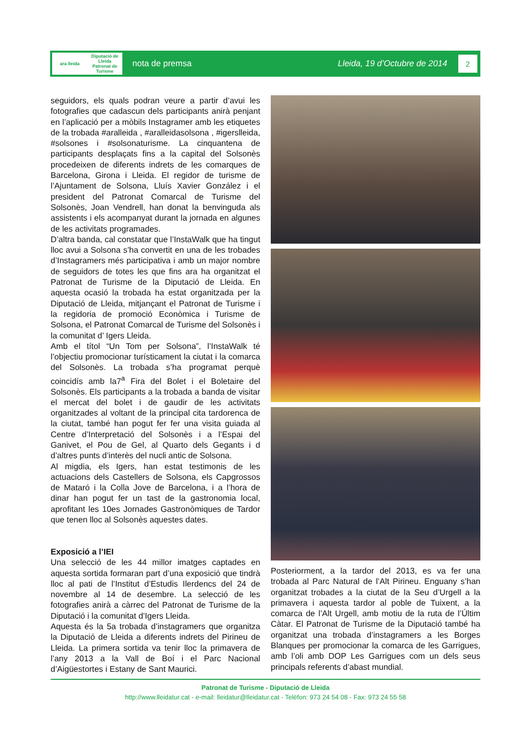ara lleida Diputació de Lleida
Patronat de Turisme
nota de premsa Lleida, 19 d’Octubre de 2014
2
seguidors, els quals podran veure a partir d’avui les fotografies que cadascun dels participants anirà penjant en l’aplicació per a mòbils Instagramer amb les etiquetes de la trobada #aralleida , #aralleidasolsona , #igerslleida, #solsones i #solsonaturisme. La cinquantena de participants desplaçats fins a la capital del Solsonès procedeixen de diferents indrets de les comarques de Barcelona, Girona i Lleida. El regidor de turisme de l’Ajuntament de Solsona, Lluís Xavier González i el president del Patronat Comarcal de Turisme del Solsonès, Joan Vendrell, han donat la benvinguda als assistents i els acompanyat durant la jornada en algunes de les activitats programades.
D’altra banda, cal constatar que l’InstaWalk que ha tingut lloc avui a Solsona s’ha convertit en una de les trobades d’Instagramers més participativa i amb un major nombre de seguidors de totes les que fins ara ha organitzat el Patronat de Turisme de la Diputació de Lleida. En aquesta ocasió la trobada ha estat organitzada per la Diputació de Lleida, mitjançant el Patronat de Turisme i la regidoria de promoció Econòmica i Turisme de Solsona, el Patronat Comarcal de Turisme del Solsonès i la comunitat d’ Igers Lleida.
Amb el títol “Un Tom per Solsona”, l’InstaWalk té l’objectiu promocionar turísticament la ciutat i la comarca del Solsonès. La trobada s’ha programat perquè coincidís amb la7<sup>a</sup> Fira del Bolet i el Boletaire del Solsonès. Els participants a la trobada a banda de visitar el mercat del bolet i de gaudir de les activitats organitzades al voltant de la principal cita tardorenca de la ciutat, també han pogut fer fer una visita guiada al Centre d’Interpretació del Solsonès i a l’Espai del Ganivet, el Pou de Gel, al Quarto dels Gegants i d d’altres punts d’interès del nucli antic de Solsona.
Al migdia, els Igers, han estat testimonis de les actuacions dels Castellers de Solsona, els Capgrossos de Mataró i la Colla Jove de Barcelona, i a l’hora de dinar han pogut fer un tast de la gastronomia local, aprofitant les 10es Jornades Gastronòmiques de Tardor que tenen lloc al Solsonès aquestes dates.
Exposició a l’IEI
Una selecció de les 44 millor imatges captades en aquesta sortida formaran part d’una exposició que tindrà lloc al pati de l’Institut d’Estudis Ilerdencs del 24 de novembre al 14 de desembre. La selecció de les fotografies anirà a càrrec del Patronat de Turisme de la Diputació i la comunitat d’Igers Lleida.
Aquesta és la 5a trobada d’instagramers que organitza la Diputació de Lleida a diferents indrets del Pirineu de Lleida. La primera sortida va tenir lloc la primavera de l’any 2013 a la Vall de Boí i el Parc Nacional d’Aigüestortes i Estany de Sant Maurici.
Posteriorment, a la tardor del 2013, es va fer una trobada al Parc Natural de l’Alt Pirineu. Enguany s’han organitzat trobades a la ciutat de la Seu d’Urgell a la primavera i aquesta tardor al poble de Tuixent, a la comarca de l’Alt Urgell, amb motiu de la ruta de l’Últim Càtar. El Patronat de Turisme de la Diputació també ha organitzat una trobada d’instagramers a les Borges Blanques per promocionar la comarca de les Garrigues, amb l’oli amb DOP Les Garrigues com un dels seus principals referents d’abast mundial.
Patronat de Turisme - Diputació de Lleida
http://www.lleidatur.cat - e-mail: lleidatur@lleidatur.cat - Telèfon: 973 24 54 08 - Fax: 973 24 55 58